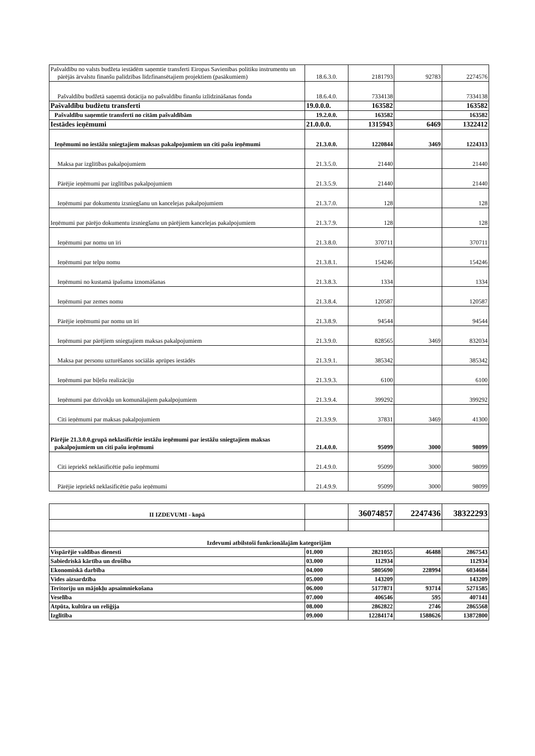| Pašvaldību no valsts budžeta iestādēm saņemtie transferti Eiropas Savienības politiku instrumentu un pārējās ārvalstu finanšu palīdzības līdzfinansētajiem projektiem (pasākumiem) | 18.6.3.0. | 2181793 | 92783 | 2274576 |
| Pašvaldību budžetā saņemtā dotācija no pašvaldību finanšu izlīdzināšanas fonda | 18.6.4.0. | 7334138 | | 7334138 |
| Pašvaldību budžetu transferti | 19.0.0.0. | 163582 | | 163582 |
| Pašvaldību saņemtie transferti no citām pašvaldībām | 19.2.0.0. | 163582 | | 163582 |
| Iestādes ieņēmumi | 21.0.0.0. | 1315943 | 6469 | 1322412 |
| Ieņēmumi no iestāžu sniegtajiem maksas pakalpojumiem un citi pašu ieņēmumi | 21.3.0.0. | 1220844 | 3469 | 1224313 |
| Maksa par izglītības pakalpojumiem | 21.3.5.0. | 21440 | | 21440 |
| Pārējie ieņēmumi par izglītības pakalpojumiem | 21.3.5.9. | 21440 | | 21440 |
| Ieņēmumi par dokumentu izsniegšanu un kancelejas pakalpojumiem | 21.3.7.0. | 128 | | 128 |
| Ieņēmumi par pārējo dokumentu izsniegšanu un pārējiem kancelejas pakalpojumiem | 21.3.7.9. | 128 | | 128 |
| Ieņēmumi par nomu un īri | 21.3.8.0. | 370711 | | 370711 |
| Ieņēmumi par telpu nomu | 21.3.8.1. | 154246 | | 154246 |
| Ieņēmumi no kustamā īpašuma iznomāšanas | 21.3.8.3. | 1334 | | 1334 |
| Ieņēmumi par zemes nomu | 21.3.8.4. | 120587 | | 120587 |
| Pārējie ieņēmumi par nomu un īri | 21.3.8.9. | 94544 | | 94544 |
| Ieņēmumi par pārējiem sniegtajiem maksas pakalpojumiem | 21.3.9.0. | 828565 | 3469 | 832034 |
| Maksa par personu uzturēšanos sociālās aprūpes iestādēs | 21.3.9.1. | 385342 | | 385342 |
| Ieņēmumi par biļešu realizāciju | 21.3.9.3. | 6100 | | 6100 |
| Ieņēmumi par dzīvokļu un komunālajiem pakalpojumiem | 21.3.9.4. | 399292 | | 399292 |
| Citi ieņēmumi par maksas pakalpojumiem | 21.3.9.9. | 37831 | 3469 | 41300 |
| Pārējie 21.3.0.0.grupā neklasificētie iestāžu ieņēmumi par iestāžu sniegtajiem maksas pakalpojumiem un citi pašu ieņēmumi | 21.4.0.0. | 95099 | 3000 | 98099 |
| Citi iepriekš neklasificētie pašu ieņēmumi | 21.4.9.0. | 95099 | 3000 | 98099 |
| Pārējie iepriekš neklasificētie pašu ieņēmumi | 21.4.9.9. | 95099 | 3000 | 98099 |
| II IZDEVUMI - kopā | | 36074857 | 2247436 | 38322293 |
| Izdevumi atbilstoši funkcionālajām kategorijām | | | | |
| Vispārējie valdības dienesti | 01.000 | 2821055 | 46488 | 2867543 |
| Sabiedriskā kārtība un drošība | 03.000 | 112934 | | 112934 |
| Ekonomiskā darbība | 04.000 | 5805690 | 228994 | 6034684 |
| Vides aizsardzība | 05.000 | 143209 | | 143209 |
| Teritoriju un mājokļu apsaimniekošana | 06.000 | 5177871 | 93714 | 5271585 |
| Veselība | 07.000 | 406546 | 595 | 407141 |
| Atpūta, kultūra un reliģija | 08.000 | 2862822 | 2746 | 2865568 |
| Izglītība | 09.000 | 12284174 | 1588626 | 13872800 |